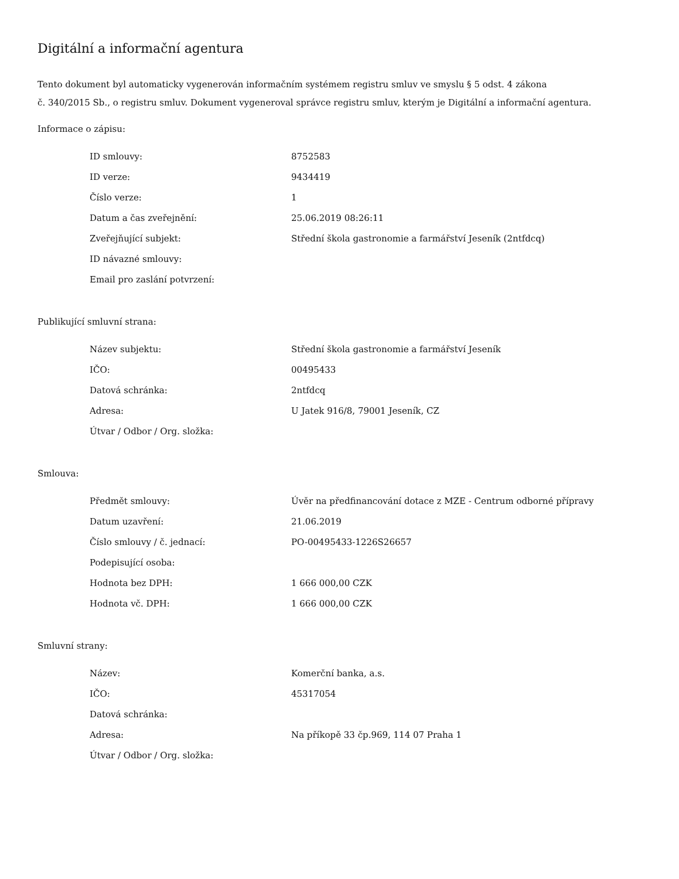Digitální a informační agentura
Tento dokument byl automaticky vygenerován informačním systémem registru smluv ve smyslu § 5 odst. 4 zákona
č. 340/2015 Sb., o registru smluv. Dokument vygeneroval správce registru smluv, kterým je Digitální a informační agentura.
Informace o zápisu:
| ID smlouvy: | 8752583 |
| ID verze: | 9434419 |
| Číslo verze: | 1 |
| Datum a čas zveřejnění: | 25.06.2019 08:26:11 |
| Zveřejňující subjekt: | Střední škola gastronomie a farmářství Jeseník (2ntfdcq) |
| ID návazné smlouvy: | |
| Email pro zaslání potvrzení: | |
Publikující smluvní strana:
| Název subjektu: | Střední škola gastronomie a farmářství Jeseník |
| IČO: | 00495433 |
| Datová schránka: | 2ntfdcq |
| Adresa: | U Jatek 916/8, 79001 Jeseník, CZ |
| Útvar / Odbor / Org. složka: | |
Smlouva:
| Předmět smlouvy: | Úvěr na předfinancování dotace z MZE - Centrum odborné přípravy |
| Datum uzavření: | 21.06.2019 |
| Číslo smlouvy / č. jednací: | PO-00495433-1226S26657 |
| Podepisující osoba: | |
| Hodnota bez DPH: | 1 666 000,00 CZK |
| Hodnota vč. DPH: | 1 666 000,00 CZK |
Smluvní strany:
| Název: | Komerční banka, a.s. |
| IČO: | 45317054 |
| Datová schránka: | |
| Adresa: | Na příkopě 33 čp.969, 114 07 Praha 1 |
| Útvar / Odbor / Org. složka: | |